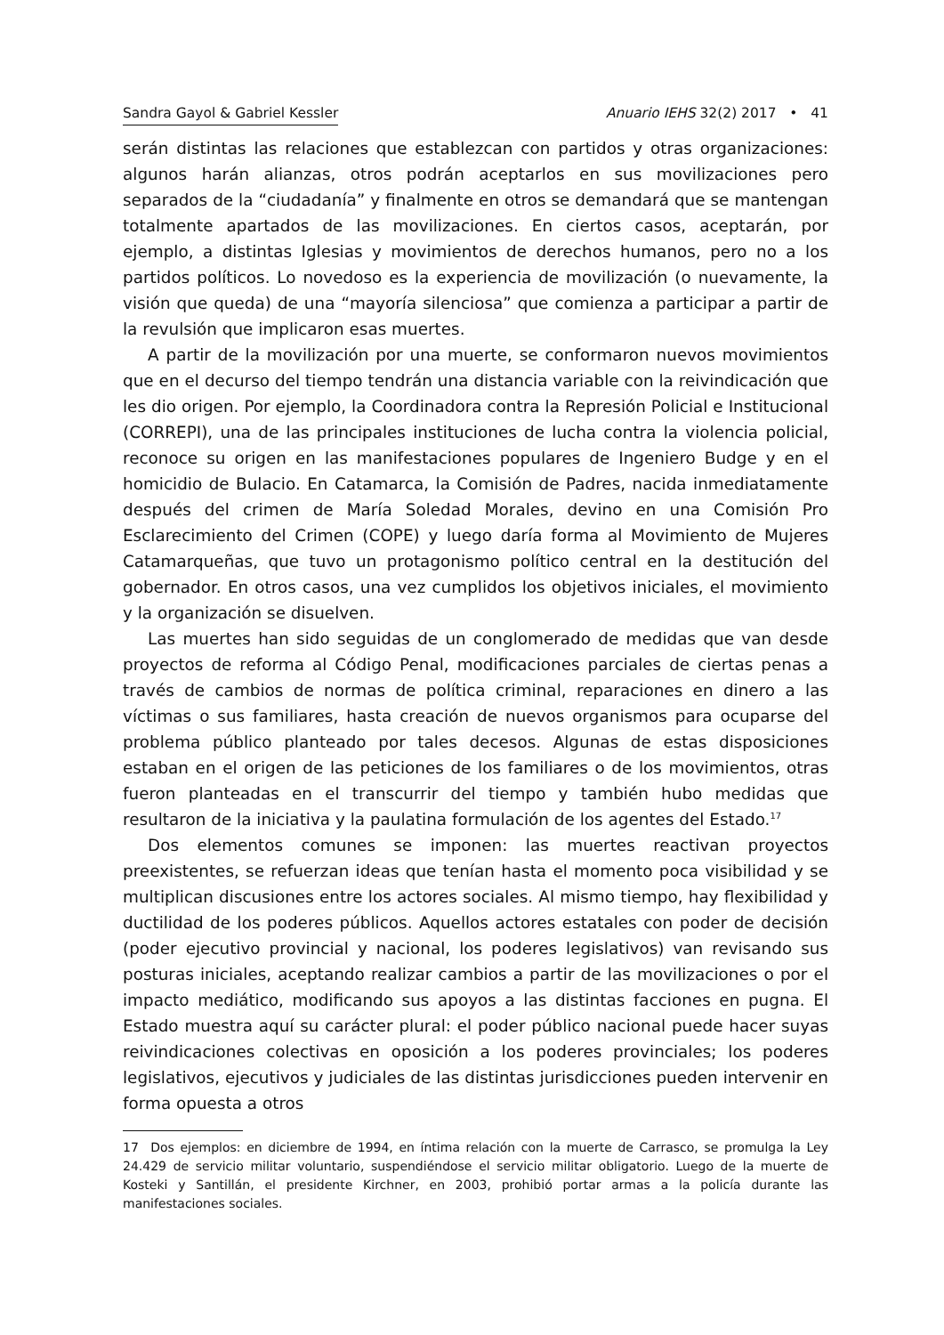Sandra Gayol & Gabriel Kessler Anuario IEHS 32(2) 2017 • 41
serán distintas las relaciones que establezcan con partidos y otras organizaciones: algunos harán alianzas, otros podrán aceptarlos en sus movilizaciones pero separados de la “ciudadanía” y finalmente en otros se demandará que se mantengan totalmente apartados de las movilizaciones. En ciertos casos, aceptarán, por ejemplo, a distintas Iglesias y movimientos de derechos humanos, pero no a los partidos políticos. Lo novedoso es la experiencia de movilización (o nuevamente, la visión que queda) de una “mayoría silenciosa” que comienza a participar a partir de la revulsión que implicaron esas muertes.
A partir de la movilización por una muerte, se conformaron nuevos movimientos que en el decurso del tiempo tendrán una distancia variable con la reivindicación que les dio origen. Por ejemplo, la Coordinadora contra la Represión Policial e Institucional (CORREPI), una de las principales instituciones de lucha contra la violencia policial, reconoce su origen en las manifestaciones populares de Ingeniero Budge y en el homicidio de Bulacio. En Catamarca, la Comisión de Padres, nacida inmediatamente después del crimen de María Soledad Morales, devino en una Comisión Pro Esclarecimiento del Crimen (COPE) y luego daría forma al Movimiento de Mujeres Catamarqueñas, que tuvo un protagonismo político central en la destitución del gobernador. En otros casos, una vez cumplidos los objetivos iniciales, el movimiento y la organización se disuelven.
Las muertes han sido seguidas de un conglomerado de medidas que van desde proyectos de reforma al Código Penal, modificaciones parciales de ciertas penas a través de cambios de normas de política criminal, reparaciones en dinero a las víctimas o sus familiares, hasta creación de nuevos organismos para ocuparse del problema público planteado por tales decesos. Algunas de estas disposiciones estaban en el origen de las peticiones de los familiares o de los movimientos, otras fueron planteadas en el transcurrir del tiempo y también hubo medidas que resultaron de la iniciativa y la paulatina formulación de los agentes del Estado.<sup>17</sup>
Dos elementos comunes se imponen: las muertes reactivan proyectos preexistentes, se refuerzan ideas que tenían hasta el momento poca visibilidad y se multiplican discusiones entre los actores sociales. Al mismo tiempo, hay flexibilidad y ductilidad de los poderes públicos. Aquellos actores estatales con poder de decisión (poder ejecutivo provincial y nacional, los poderes legislativos) van revisando sus posturas iniciales, aceptando realizar cambios a partir de las movilizaciones o por el impacto mediático, modificando sus apoyos a las distintas facciones en pugna. El Estado muestra aquí su carácter plural: el poder público nacional puede hacer suyas reivindicaciones colectivas en oposición a los poderes provinciales; los poderes legislativos, ejecutivos y judiciales de las distintas jurisdicciones pueden intervenir en forma opuesta a otros
17 Dos ejemplos: en diciembre de 1994, en íntima relación con la muerte de Carrasco, se promulga la Ley 24.429 de servicio militar voluntario, suspendiéndose el servicio militar obligatorio. Luego de la muerte de Kosteki y Santillán, el presidente Kirchner, en 2003, prohibió portar armas a la policía durante las manifestaciones sociales.